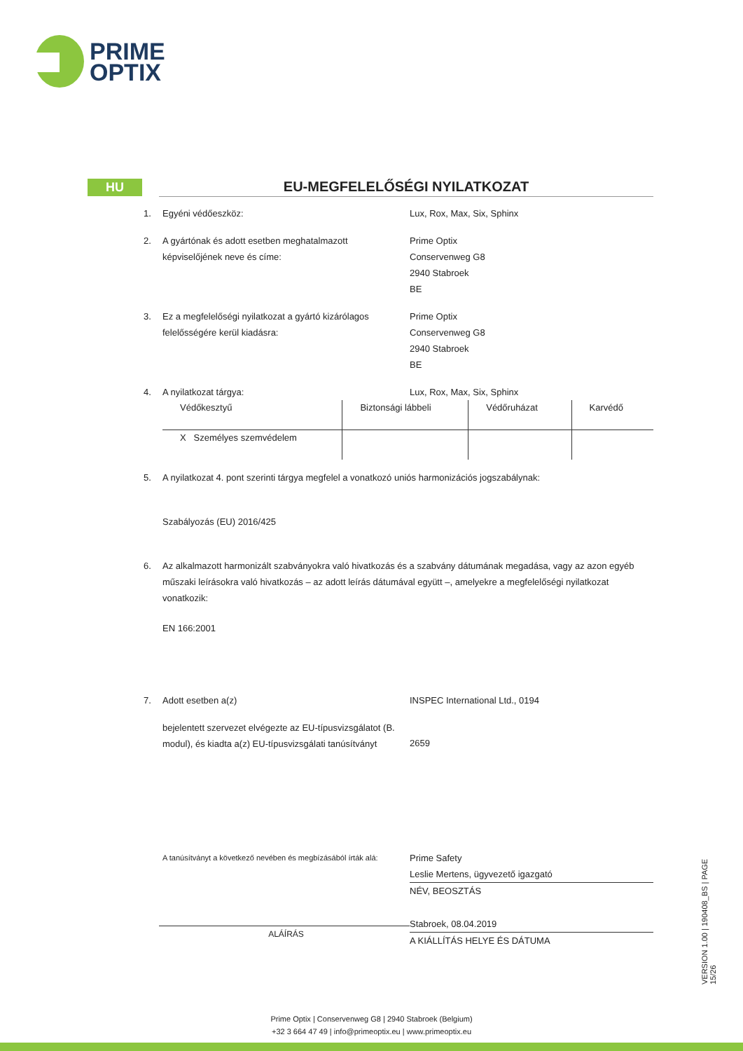PRIME
OPTIX
HU
EU-MEGFELELŐSÉGI NYILATKOZAT
1. Egyéni védőeszköz: Lux, Rox, Max, Six, Sphinx
2. A gyártónak és adott esetben meghatalmazott képviselőjének neve és címe:
Prime Optix
Conservenweg G8
2940 Stabroek
BE
3. Ez a megfelelőségi nyilatkozat a gyártó kizárólagos felelősségére kerül kiadásra:
Prime Optix
Conservenweg G8
2940 Stabroek
BE
4. A nyilatkozat tárgya: Lux, Rox, Max, Six, Sphinx
| Védőkesztyű | Biztonsági lábbeli | Védőruházat | Karvédő |
| X Személyes szemvédelem | | | |
5. A nyilatkozat 4. pont szerinti tárgya megfelel a vonatkozó uniós harmonizációs jogszabálynak:
Szabályozás (EU) 2016/425
6. Az alkalmazott harmonizált szabványokra való hivatkozás és a szabvány dátumának megadása, vagy az azon egyéb műszaki leírásokra való hivatkozás – az adott leírás dátumával együtt –, amelyekre a megfelelőségi nyilatkozat vonatkozik:
EN 166:2001
7. Adott esetben a(z) INSPEC International Ltd., 0194
bejelentett szervezet elvégezte az EU-típusvizsgálatot (B. modul), és kiadta a(z) EU-típusvizsgálati tanúsítványt
2659
A tanúsítványt a következő nevében és megbízásából írták alá:
ALÁÍRÁS
Prime Safety
Leslie Mertens, ügyvezető igazgató
NÉV, BEOSZTÁS
Stabroek, 08.04.2019
A KIÁLLÍTÁS HELYE ÉS DÁTUMA
VERSION 1.00 | 190408_BS | PAGE 15/26
Prime Optix | Conservenweg G8 | 2940 Stabroek (Belgium)
+32 3 664 47 49 | info@primeoptix.eu | www.primeoptix.eu